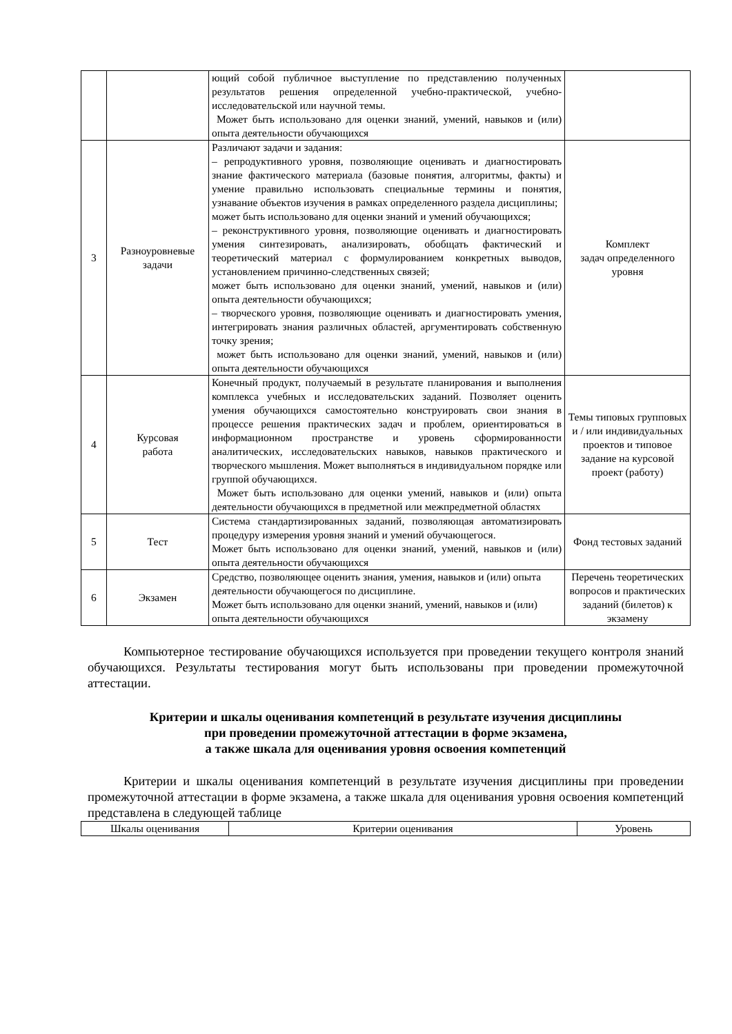| | | ющий собой публичное выступление по представлению полученных результатов решения определенной учебно-практической, учебно-исследовательской или научной темы. Может быть использовано для оценки знаний, умений, навыков и (или) опыта деятельности обучающихся | |
| 3 | Разноуровневые задачи | Различают задачи и задания: – репродуктивного уровня, позволяющие оценивать и диагностировать знание фактического материала (базовые понятия, алгоритмы, факты) и умение правильно использовать специальные термины и понятия, узнавание объектов изучения в рамках определенного раздела дисциплины; может быть использовано для оценки знаний и умений обучающихся; – реконструктивного уровня, позволяющие оценивать и диагностировать умения синтезировать, анализировать, обобщать фактический и теоретический материал с формулированием конкретных выводов, установлением причинно-следственных связей; может быть использовано для оценки знаний, умений, навыков и (или) опыта деятельности обучающихся; – творческого уровня, позволяющие оценивать и диагностировать умения, интегрировать знания различных областей, аргументировать собственную точку зрения; может быть использовано для оценки знаний, умений, навыков и (или) опыта деятельности обучающихся | Комплект задач определенного уровня |
| 4 | Курсовая работа | Конечный продукт, получаемый в результате планирования и выполнения комплекса учебных и исследовательских заданий. Позволяет оценить умения обучающихся самостоятельно конструировать свои знания в процессе решения практических задач и проблем, ориентироваться в информационном пространстве и уровень сформированности аналитических, исследовательских навыков, навыков практического и творческого мышления. Может выполняться в индивидуальном порядке или группой обучающихся. Может быть использовано для оценки умений, навыков и (или) опыта деятельности обучающихся в предметной или межпредметной областях | Темы типовых групповых и / или индивидуальных проектов и типовое задание на курсовой проект (работу) |
| 5 | Тест | Система стандартизированных заданий, позволяющая автоматизировать процедуру измерения уровня знаний и умений обучающегося. Может быть использовано для оценки знаний, умений, навыков и (или) опыта деятельности обучающихся | Фонд тестовых заданий |
| 6 | Экзамен | Средство, позволяющее оценить знания, умения, навыков и (или) опыта деятельности обучающегося по дисциплине. Может быть использовано для оценки знаний, умений, навыков и (или) опыта деятельности обучающихся | Перечень теоретических вопросов и практических заданий (билетов) к экзамену |
Компьютерное тестирование обучающихся используется при проведении текущего контроля знаний обучающихся. Результаты тестирования могут быть использованы при проведении промежуточной аттестации.
Критерии и шкалы оценивания компетенций в результате изучения дисциплины
при проведении промежуточной аттестации в форме экзамена,
а также шкала для оценивания уровня освоения компетенций
Критерии и шкалы оценивания компетенций в результате изучения дисциплины при проведении промежуточной аттестации в форме экзамена, а также шкала для оценивания уровня освоения компетенций представлена в следующей таблице
| Шкалы оценивания | Критерии оценивания | Уровень |
| --- | --- | --- |